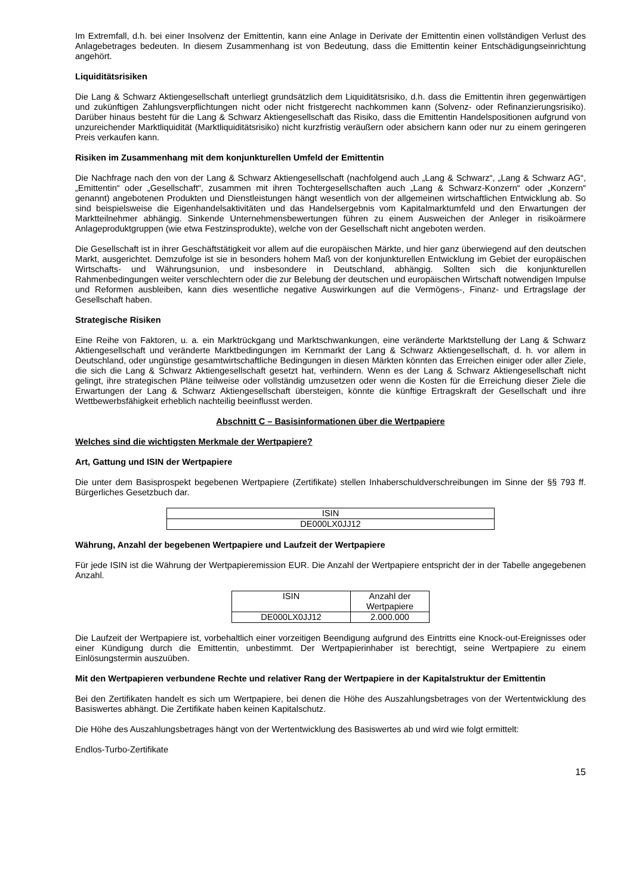Im Extremfall, d.h. bei einer Insolvenz der Emittentin, kann eine Anlage in Derivate der Emittentin einen vollständigen Verlust des Anlagebetrages bedeuten. In diesem Zusammenhang ist von Bedeutung, dass die Emittentin keiner Entschädigungseinrichtung angehört.
Liquiditätsrisiken
Die Lang & Schwarz Aktiengesellschaft unterliegt grundsätzlich dem Liquiditätsrisiko, d.h. dass die Emittentin ihren gegenwärtigen und zukünftigen Zahlungsverpflichtungen nicht oder nicht fristgerecht nachkommen kann (Solvenz- oder Refinanzierungsrisiko). Darüber hinaus besteht für die Lang & Schwarz Aktiengesellschaft das Risiko, dass die Emittentin Handelspositionen aufgrund von unzureichender Marktliquidität (Marktliquiditätsrisiko) nicht kurzfristig veräußern oder absichern kann oder nur zu einem geringeren Preis verkaufen kann.
Risiken im Zusammenhang mit dem konjunkturellen Umfeld der Emittentin
Die Nachfrage nach den von der Lang & Schwarz Aktiengesellschaft (nachfolgend auch „Lang & Schwarz“, „Lang & Schwarz AG“, „Emittentin“ oder „Gesellschaft“, zusammen mit ihren Tochtergesellschaften auch „Lang & Schwarz-Konzern“ oder „Konzern“ genannt) angebotenen Produkten und Dienstleistungen hängt wesentlich von der allgemeinen wirtschaftlichen Entwicklung ab. So sind beispielsweise die Eigenhandelsaktivitäten und das Handelsergebnis vom Kapitalmarktumfeld und den Erwartungen der Marktteilnehmer abhängig. Sinkende Unternehmensbewertungen führen zu einem Ausweichen der Anleger in risikoärmere Anlageproduktgruppen (wie etwa Festzinsprodukte), welche von der Gesellschaft nicht angeboten werden.
Die Gesellschaft ist in ihrer Geschäftstätigkeit vor allem auf die europäischen Märkte, und hier ganz überwiegend auf den deutschen Markt, ausgerichtet. Demzufolge ist sie in besonders hohem Maß von der konjunkturellen Entwicklung im Gebiet der europäischen Wirtschafts- und Währungsunion, und insbesondere in Deutschland, abhängig. Sollten sich die konjunkturellen Rahmenbedingungen weiter verschlechtern oder die zur Belebung der deutschen und europäischen Wirtschaft notwendigen Impulse und Reformen ausbleiben, kann dies wesentliche negative Auswirkungen auf die Vermögens-, Finanz- und Ertragslage der Gesellschaft haben.
Strategische Risiken
Eine Reihe von Faktoren, u. a. ein Marktrückgang und Marktschwankungen, eine veränderte Marktstellung der Lang & Schwarz Aktiengesellschaft und veränderte Marktbedingungen im Kernmarkt der Lang & Schwarz Aktiengesellschaft, d. h. vor allem in Deutschland, oder ungünstige gesamtwirtschaftliche Bedingungen in diesen Märkten könnten das Erreichen einiger oder aller Ziele, die sich die Lang & Schwarz Aktiengesellschaft gesetzt hat, verhindern. Wenn es der Lang & Schwarz Aktiengesellschaft nicht gelingt, ihre strategischen Pläne teilweise oder vollständig umzusetzen oder wenn die Kosten für die Erreichung dieser Ziele die Erwartungen der Lang & Schwarz Aktiengesellschaft übersteigen, könnte die künftige Ertragskraft der Gesellschaft und ihre Wettbewerbsfähigkeit erheblich nachteilig beeinflusst werden.
Abschnitt C – Basisinformationen über die Wertpapiere
Welches sind die wichtigsten Merkmale der Wertpapiere?
Art, Gattung und ISIN der Wertpapiere
Die unter dem Basisprospekt begebenen Wertpapiere (Zertifikate) stellen Inhaberschuldverschreibungen im Sinne der §§ 793 ff. Bürgerliches Gesetzbuch dar.
| ISIN |
| DE000LX0JJ12 |
Währung, Anzahl der begebenen Wertpapiere und Laufzeit der Wertpapiere
Für jede ISIN ist die Währung der Wertpapieremission EUR. Die Anzahl der Wertpapiere entspricht der in der Tabelle angegebenen Anzahl.
| ISIN | Anzahl der Wertpapiere |
| DE000LX0JJ12 | 2.000.000 |
Die Laufzeit der Wertpapiere ist, vorbehaltlich einer vorzeitigen Beendigung aufgrund des Eintritts eine Knock-out-Ereignisses oder einer Kündigung durch die Emittentin, unbestimmt. Der Wertpapierinhaber ist berechtigt, seine Wertpapiere zu einem Einlösungstermin auszuüben.
Mit den Wertpapieren verbundene Rechte und relativer Rang der Wertpapiere in der Kapitalstruktur der Emittentin
Bei den Zertifikaten handelt es sich um Wertpapiere, bei denen die Höhe des Auszahlungsbetrages von der Wertentwicklung des Basiswertes abhängt. Die Zertifikate haben keinen Kapitalschutz.
Die Höhe des Auszahlungsbetrages hängt von der Wertentwicklung des Basiswertes ab und wird wie folgt ermittelt:
Endlos-Turbo-Zertifikate
15